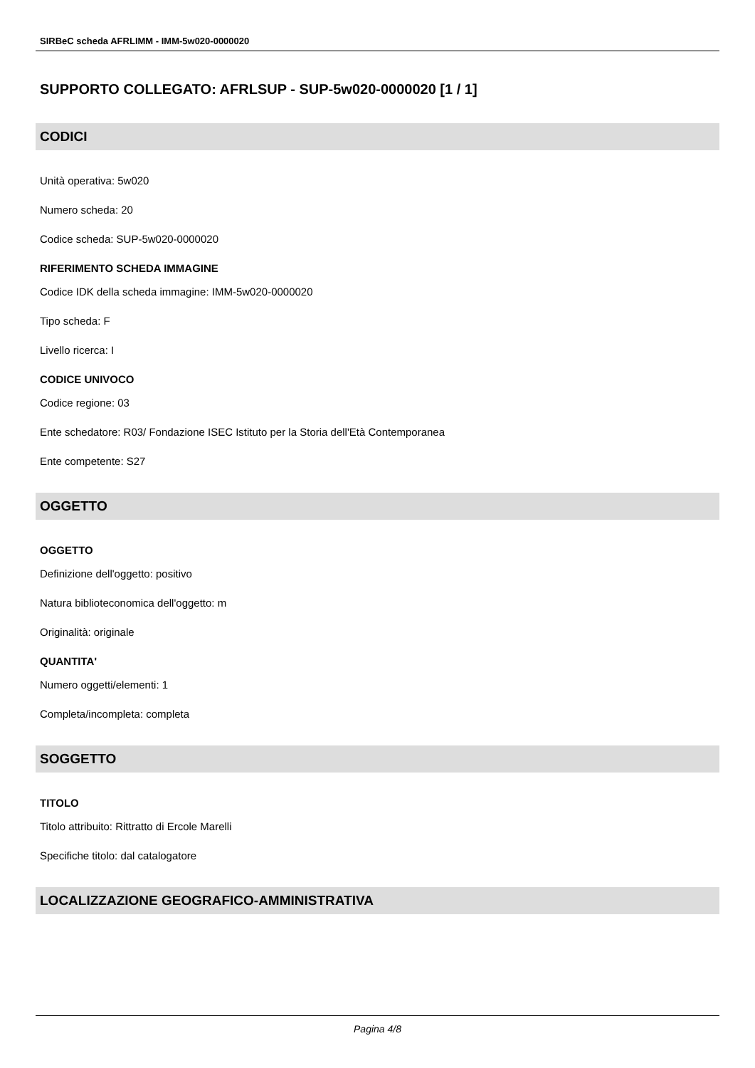SIRBeC scheda AFRLIMM - IMM-5w020-0000020
SUPPORTO COLLEGATO: AFRLSUP - SUP-5w020-0000020 [1 / 1]
CODICI
Unità operativa: 5w020
Numero scheda: 20
Codice scheda: SUP-5w020-0000020
RIFERIMENTO SCHEDA IMMAGINE
Codice IDK della scheda immagine: IMM-5w020-0000020
Tipo scheda: F
Livello ricerca: I
CODICE UNIVOCO
Codice regione: 03
Ente schedatore: R03/ Fondazione ISEC Istituto per la Storia dell'Età Contemporanea
Ente competente: S27
OGGETTO
OGGETTO
Definizione dell'oggetto: positivo
Natura biblioteconomica dell'oggetto: m
Originalità: originale
QUANTITA'
Numero oggetti/elementi: 1
Completa/incompleta: completa
SOGGETTO
TITOLO
Titolo attribuito: Rittratto di Ercole Marelli
Specifiche titolo: dal catalogatore
LOCALIZZAZIONE GEOGRAFICO-AMMINISTRATIVA
Pagina 4/8